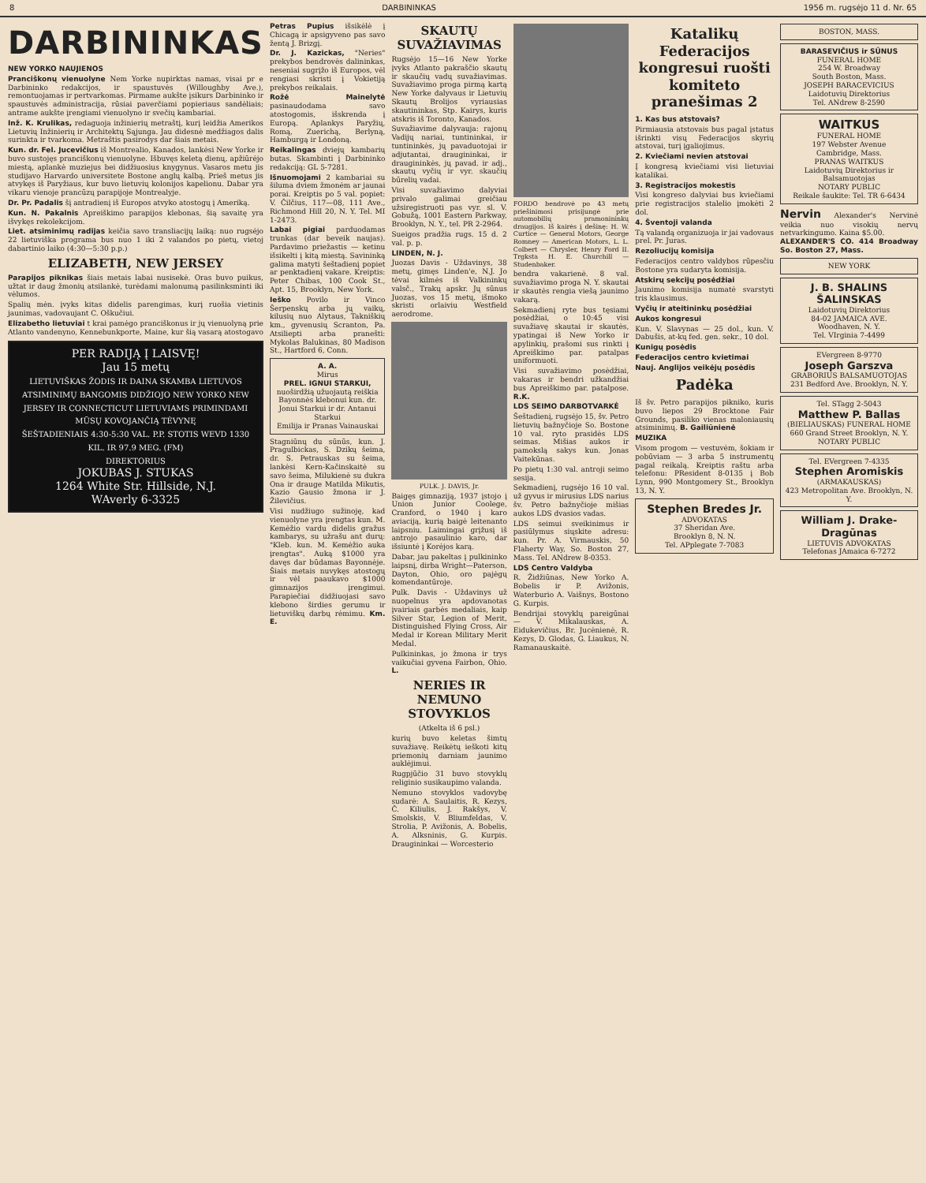8 DARBININKAS 1956 m. rugsėjo 11 d. Nr. 65
DARBININKAS
NEW YORKO NAUJIENOS
Pranciškonų vienuolyne Nem Yorke nupirktas namas, visai pr e Darbininko redakcijos, ir spaustuvės (Willoughby Ave.), remontuojamas ir pertvarkomas. Pirmame aukšte įsikurs Darbininko ir spaustuvės administracija, rūsiai paverčiami popieriaus sandėliais; antrame aukšte įrengiami vienuolyno ir svečių kambariai.
Inž. K. Krulikas, redaguoja inžinierių metraštį, kurį leidžia Amerikos Lietuvių Inžinierių ir Architektų Sąjunga. Jau didesnė medžiagos dalis surinkta ir tvarkoma. Metraštis pasirodys dar šiais metais.
Kun. dr. Fel. Jucevičius iš Montrealio, Kanados, lankėsi New Yorke ir buvo sustojęs pranciškonų vienuolyne. Išbuvęs keletą dienų, apžiūrėjo miestą, aplankė muziejus bei didžiuosius knygynus. Vasaros metu jis studijavo Harvardo universitete Bostone anglų kalbą. Prieš metus jis atvykęs iš Paryžiaus, kur buvo lietuvių kolonijos kapelionu. Dabar yra vikaru vienoje prancūzų parapijoje Montrealyje.
Dr. Pr. Padalis šį antradienį iš Europos atvyko atostogų į Ameriką.
Kun. N. Pakalnis Apreiškimo parapijos klebonas, šią savaitę yra išvykęs rekolekcijom.
Liet. atsiminimų radijas keičia savo transliacijų laiką: nuo rugsėjo 22 lietuviška programa bus nuo 1 iki 2 valandos po pietų, vietoj dabartinio laiko (4:30—5:30 p.p.)
ELIZABETH, NEW JERSEY
Parapijos piknikas šiais metais labai nusisekė. Oras buvo puikus, užtat ir daug žmonių atsilankė, turėdami malonumą pasilinksminti iki vėlumos.
Spalių mėn. įvyks kitas didelis parengimas, kurį ruošia vietinis jaunimas, vadovaujant C. Oškučiui.
Elizabetho lietuviai t krai pamėgo pranciškonus ir jų vienuolyną prie Atlanto vandenyno, Kennebunkporte, Maine, kur šią vasarą atostogavo
PER RADIJĄ Į LAISVĘ!
Jau 15 metų
LIETUVIŠKAS ŽODIS IR DAINA SKAMBA LIETUVOS ATSIMINIMŲ BANGOMIS DIDŽIOJO NEW YORKO NEW JERSEY IR CONNECTICUT LIETUVIAMS PRIMINDAMI MŪSŲ KOVOJANČIĄ TĖVYNĘ
ŠEŠTADIENIAIS 4:30-5:30 VAL. P.P. STOTIS WEVD 1330 KIL. IR 97.9 MEG. (FM)
DIREKTORIUS
JOKUBAS J. STUKAS
1264 White Str. Hillside, N.J.
WAverly 6-3325
Petras Pupius išsikėlė į Chicagą ir apsigyveno pas savo žentą J. Brizgį.
Dr. J. Kazickas, "Neries" prekybos bendrovės dalininkas, neseniai sugrįžo iš Europos, vėl rengiasi skristi į Vokietiją prekybos reikalais.
Rožė Mainelytė pasinaudodama savo atostogomis, išskrenda į Europą. Aplankys Paryžių, Romą, Zuerichą, Berlyną, Hamburgą ir Londoną.
Reikalingas dviejų kambarių butas. Skambinti į Darbininko redakciją: GL 5-7281.
Išnuomojami 2 kambariai su šiluma dviem žmonėm ar jaunai porai. Kreiptis po 5 val. popiet: V. Čilčius, 117—08, 111 Ave., Richmond Hill 20, N. Y. Tel. MI 1-2473.
Labai pigiai parduodamas trunkas (dar beveik naujas). Pardavimo priežastis — ketinu išsikelti į kitą miestą. Savininką galima matyti šeštadienį popiet ar penktadienį vakare. Kreiptis: Peter Chibas, 100 Cook St., Apt. 15, Brooklyn, New York.
Ieško Povilo ir Vinco Šerpenskų arba jų vaikų, kilusių nuo Alytaus, Takniškių km., gyvenusių Scranton, Pa. Atsiliepti arba pranešti: Mykolas Balukinas, 80 Madison St., Hartford 6, Conn.
A. A.
Mirus
PREL. IGNUI STARKUI,
nuoširdžią užuojautą reiškia Bayonnės klebonui kun. dr. Jonui Starkui ir dr. Antanui Starkui
Emilija ir Pranas Vainauskai
Stagniūnų du sūnūs, kun. J. Pragulbickas, S. Dzikų šeima, dr. S. Petrauskas su šeima, lankėsi Kern-Kačinskaitė su savo šeima, Milukienė su dukra Ona ir drauge Matilda Mikutis, Kazio Gausio žmona ir J. Žilevičius.
Visi nudžiugo sužinoję, kad vienuolyne yra įrengtas kun. M. Kemėžio vardu didelis gražus kambarys, su užrašu ant durų: "Kleb. kun. M. Kemėžio auka įrengtas". Auką $1000 yra davęs dar būdamas Bayonnėje. Šiais metais nuvykęs atostogų ir vėl paaukavo $1000 gimnazijos įrengimui. Parapiečiai didžiuojasi savo klebono širdies gerumu ir lietuviškų darbų rėmimu. Km. E.
SKAUTŲ SUVAŽIAVIMAS
Rugsėjo 15—16 New Yorke įvyks Atlanto pakraščio skautų ir skaučių vadų suvažiavimas. Suvažiavimo proga pirmą kartą New Yorke dalyvaus ir Lietuvių Skautų Brolijos vyriausias skautininkas, Stp. Kairys, kuris atskris iš Toronto, Kanados.
Suvažiavime dalyvauja: rajonų Vadijų nariai, tuntininkai, ir tuntininkės, jų pavaduotojai ir adjutantai, draugininkai, ir draugininkės, jų pavad. ir adj., skautų vyčių ir vyr. skaučių būrelių vadai.
Visi suvažiavimo dalyviai privalo galimai greičiau užsiregistruoti pas vyr. sl. V. Gobužą, 1001 Eastern Parkway, Brooklyn, N. Y., tel. PR 2-2964.
Sueigos pradžia rugs. 15 d. 2 val. p. p.
LINDEN, N. J.
Juozas Davis - Uždavinys, 38 metų, gimęs Linden'e, N.J. Jo tėvai kilmės iš Valkininkų valsč., Trakų apskr. Jų sūnus Juozas, vos 15 metų, išmoko skristi orlaiviu Westfield aerodrome.
PULK. J. DAVIS, Jr.
Baigęs gimnaziją, 1937 įstojo į Union Junior Coolege, Cranford, o 1940 į karo aviaciją, kurią baigė leitenanto laipsniu. Laimingai grįžusį iš antrojo pasaulinio karo, dar išsiuntė į Korėjos karą.
Dabar, jau pakeltas į pulkininko laipsnį, dirba Wright—Paterson, Dayton, Ohio, oro pajėgų komendantūroje.
Pulk. Davis - Uždavinys už nuopelnus yra apdovanotas įvairiais garbės medaliais, kaip Silver Star, Legion of Merit, Distinguished Flying Cross, Air Medal ir Korean Military Merit Medal.
Pulkininkas, jo žmona ir trys vaikučiai gyvena Fairbon, Ohio. L.
NERIES IR NEMUNO STOVYKLOS
(Atkelta iš 6 psl.)
kurių buvo keletas šimtų suvažiavę. Reikėtų ieškoti kitų priemonių darniam jaunimo auklėjimui.
Rugpjūčio 31 buvo stovyklų religinio susikaupimo valanda.
Nemuno stovyklos vadovybę sudarė: A. Saulaitis, R. Kezys, Č. Kiliulis, J. Rakšys, V. Smolskis, V. Bliumfeldas, V. Strolia, P. Avižonis, A. Bobelis, A. Alksninis, G. Kurpis. Draugininkai — Worcesterio
FORDO bendrovė po 43 metų priešinimosi prisijungė prie automobilių pramonininkų draugijos. Iš kairės į dešinę: H. W. Curtice — General Motors, George Romney — American Motors, L. L. Colbert — Chrysler, Henry Ford II. Trgksta H. E. Churchill — Studenbaker.
bendra vakarienė. 8 val. suvažiavimo proga N. Y. skautai ir skautės rengia viešą jaunimo vakarą.
Sekmadienį ryte bus tęsiami posėdžiai, o 10:45 visi suvažiavę skautai ir skautės, ypatingai iš New Yorko ir apylinkių, prašomi sus rinkti į Apreiškimo par. patalpas uniformuoti.
Visi suvažiavimo posėdžiai, vakaras ir bendri užkandžiai bus Apreiškimo par. patalpose. R.K.
LDS SEIMO DARBOTVARKĖ
Šeštadienį, rugsėjo 15, šv. Petro lietuvių bažnyčioje So. Bostone 10 val. ryto prasidės LDS seimas. Mišias aukos ir pamokslą sakys kun. Jonas Vaitekūnas.
Po pietų 1:30 val. antroji seimo sesija.
Sekmadienį, rugsėjo 16 10 val. už gyvus ir mirusius LDS narius šv. Petro bažnyčioje mišias aukos LDS dvasios vadas.
LDS seimui sveikinimus ir pasiūlymus siųskite adresu: kun. Pr. A. Virmauskis, 50 Flaherty Way, So. Boston 27, Mass. Tel. ANdrew 8-0353.
LDS Centro Valdyba
R. Židžiūnas, New Yorko A. Bobelis ir P. Avižonis, Waterburio A. Vaišnys, Bostono G. Kurpis.
Bendrijai stovyklų pareigūnai — V. Mikalauskas, A. Eidukevičius, Br. Jucėnienė, R. Kezys, D. Glodas, G. Liaukus, N. Ramanauskaitė.
Katalikų Federacijos kongresui ruošti komiteto pranešimas 2
1. Kas bus atstovais?
Pirmiausia atstovais bus pagal įstatus išrinkti visų Federacijos skyrių atstovai, turį įgaliojimus.
2. Kviečiami nevien atstovai
Į kongresą kviečiami visi lietuviai katalikai.
3. Registracijos mokestis
Visi kongreso dalyviai bus kviečiami prie registracijos stalelio įmokėti 2 dol.
4. Šventoji valanda
Tą valandą organizuoja ir jai vadovaus prel. Pr. Juras.
Rezoliucijų komisija
Federacijos centro valdybos rūpesčiu Bostone yra sudaryta komisija.
Atskirų sekcijų posėdžiai
Jaunimo komisija numatė svarstyti tris klausimus.
Vyčių ir ateitininkų posėdžiai
Aukos kongresui
Kun. V. Slavynas — 25 dol., kun. V. Dabušis, at-kų fed. gen. sekr., 10 dol.
Kunigų posėdis
Federacijos centro kvietimai
Nauj. Anglijos veikėjų posėdis
Padėka
Iš šv. Petro parapijos pikniko, kuris buvo liepos 29 Brocktone Fair Grounds, pasiliko vienas maloniausių atsiminimų. B. Gailiūnienė
MUZIKA
Visom progom — vestuvėm, šokiam ir pobūviam — 3 arba 5 instrumentų pagal reikalą. Kreiptis raštu arba telefonu: PResident 8-0135 į Bob Lynn, 990 Montgomery St., Brooklyn 13, N. Y.
Stephen Bredes Jr.
ADVOKATAS
37 Sheridan Ave.
Brooklyn 8, N. N.
Tel. APplegate 7-7083
BOSTON, MASS.
BARASEVIČIUS ir SŪNUS
FUNERAL HOME
254 W. Broadway
South Boston, Mass.
JOSEPH BARACEVICIUS
Laidotuvių Direktorius
Tel. ANdrew 8-2590
WAITKUS
FUNERAL HOME
197 Webster Avenue
Cambridge, Mass.
PRANAS WAITKUS
Laidotuvių Direktorius ir Balsamuotojas
NOTARY PUBLIC
Reikale šaukite: Tel. TR 6-6434
Nervin Alexander's Nervinė veikia nuo visokių nervų netvarkingumo. Kaina $5.00.
ALEXANDER'S CO. 414 Broadway So. Boston 27, Mass.
NEW YORK
J. B. SHALINS ŠALINSKAS
Laidotuvių Direktorius
84-02 JAMAICA AVE.
Woodhaven, N. Y.
Tel. VIrginia 7-4499
EVergreen 8-9770
Joseph Garszva
GRABORIUS BALSAMUOTOJAS
231 Bedford Ave. Brooklyn, N. Y.
Tel. STagg 2-5043
Matthew P. Ballas
(BIELIAUSKAS) FUNERAL HOME
660 Grand Street Brooklyn, N. Y.
NOTARY PUBLIC
Tel. EVergreen 7-4335
Stephen Aromiskis
(ARMAKAUSKAS)
423 Metropolitan Ave. Brooklyn, N. Y.
William J. Drake-Dragūnas
LIETUVIS ADVOKATAS
Telefonas JAmaica 6-7272